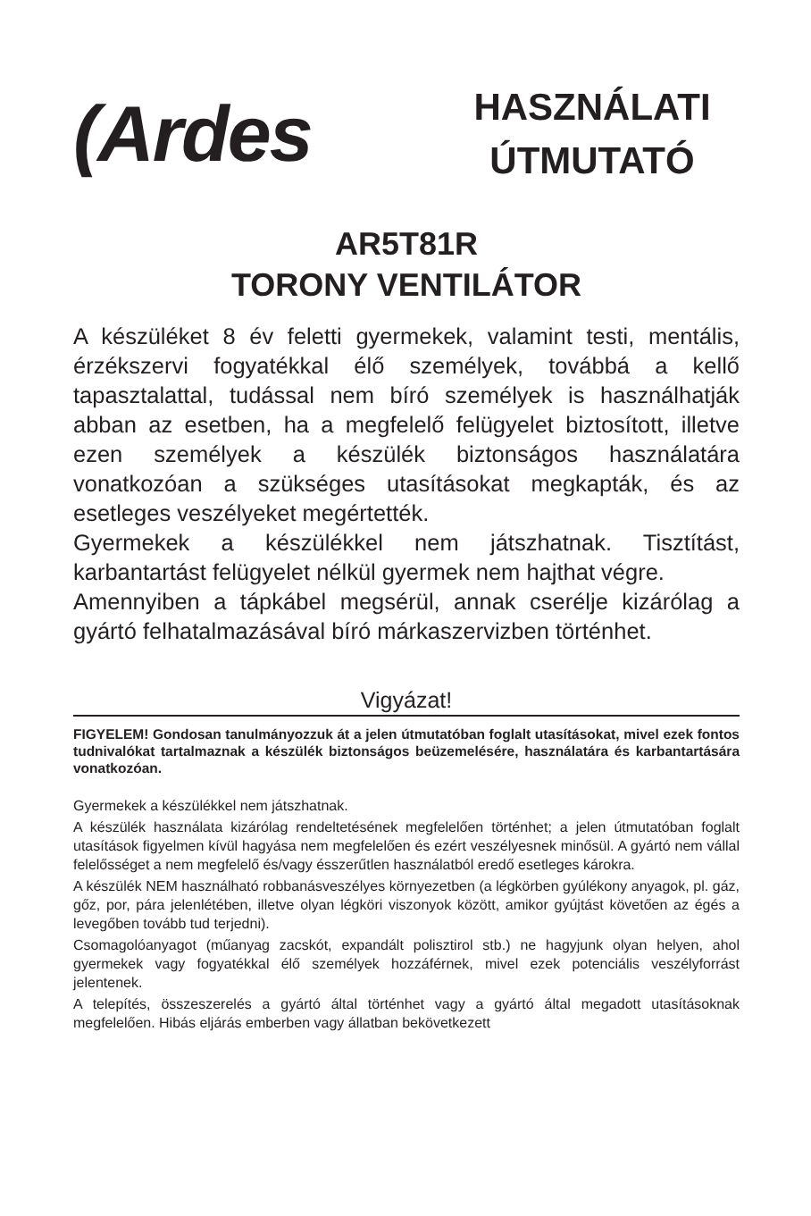(Ardes
HASZNÁLATI
ÚTMUTATÓ
AR5T81R
TORONY VENTILÁTOR
A készüléket 8 év feletti gyermekek, valamint testi, mentális, érzékszervi fogyatékkal élő személyek, továbbá a kellő tapasztalattal, tudással nem bíró személyek is használhatják abban az esetben, ha a megfelelő felügyelet biztosított, illetve ezen személyek a készülék biztonságos használatára vonatkozóan a szükséges utasításokat megkapták, és az esetleges veszélyeket megértették.
Gyermekek a készülékkel nem játszhatnak. Tisztítást, karbantartást felügyelet nélkül gyermek nem hajthat végre.
Amennyiben a tápkábel megsérül, annak cserélje kizárólag a gyártó felhatalmazásával bíró márkaszervizben történhet.
Vigyázat!
FIGYELEM! Gondosan tanulmányozzuk át a jelen útmutatóban foglalt utasításokat, mivel ezek fontos tudnivalókat tartalmaznak a készülék biztonságos beüzemelésére, használatára és karbantartására vonatkozóan.
Gyermekek a készülékkel nem játszhatnak.
A készülék használata kizárólag rendeltetésének megfelelően történhet; a jelen útmutatóban foglalt utasítások figyelmen kívül hagyása nem megfelelően és ezért veszélyesnek minősül. A gyártó nem vállal felelősséget a nem megfelelő és/vagy ésszerűtlen használatból eredő esetleges károkra.
A készülék NEM használható robbanásveszélyes környezetben (a légkörben gyúlékony anyagok, pl. gáz, gőz, por, pára jelenlétében, illetve olyan légköri viszonyok között, amikor gyújtást követően az égés a levegőben tovább tud terjedni).
Csomagolóanyagot (műanyag zacskót, expandált polisztirol stb.) ne hagyjunk olyan helyen, ahol gyermekek vagy fogyatékkal élő személyek hozzáférnek, mivel ezek potenciális veszélyforrást jelentenek.
A telepítés, összeszerelés a gyártó által történhet vagy a gyártó által megadott utasításoknak megfelelően. Hibás eljárás emberben vagy állatban bekövetkezett